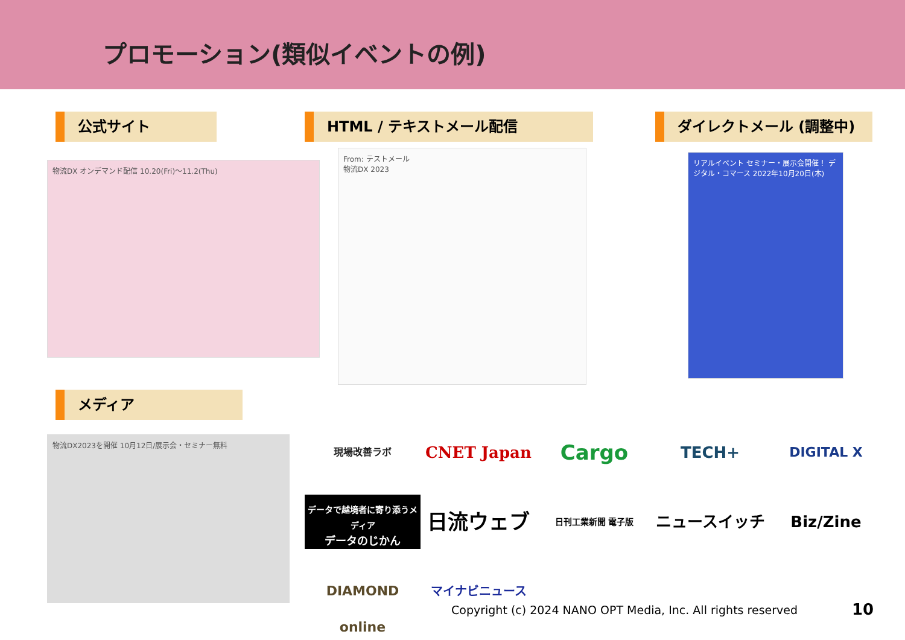プロモーション(類似イベントの例)
公式サイト HTML / テキストメール配信 ダイレクトメール (調整中)
物流DX オンデマンド配信 10.20(Fri)〜11.2(Thu)
From: テストメール
物流DX 2023
リアルイベント セミナー・展示会開催！ デジタル・コマース 2022年10月20日(木)
メディア
物流DX2023を開催 10月12日/展示会・セミナー無料
現場改善ラボ
CNET Japan
Cargo
TECH+
DIGITAL X
データで越境者に寄り添うメディア
データのじかん
日流ウェブ
日刊工業新聞 電子版
ニュースイッチ
Biz/Zine
DIAMOND online
マイナビニュース
Copyright (c) 2024 NANO OPT Media, Inc. All rights reserved
10